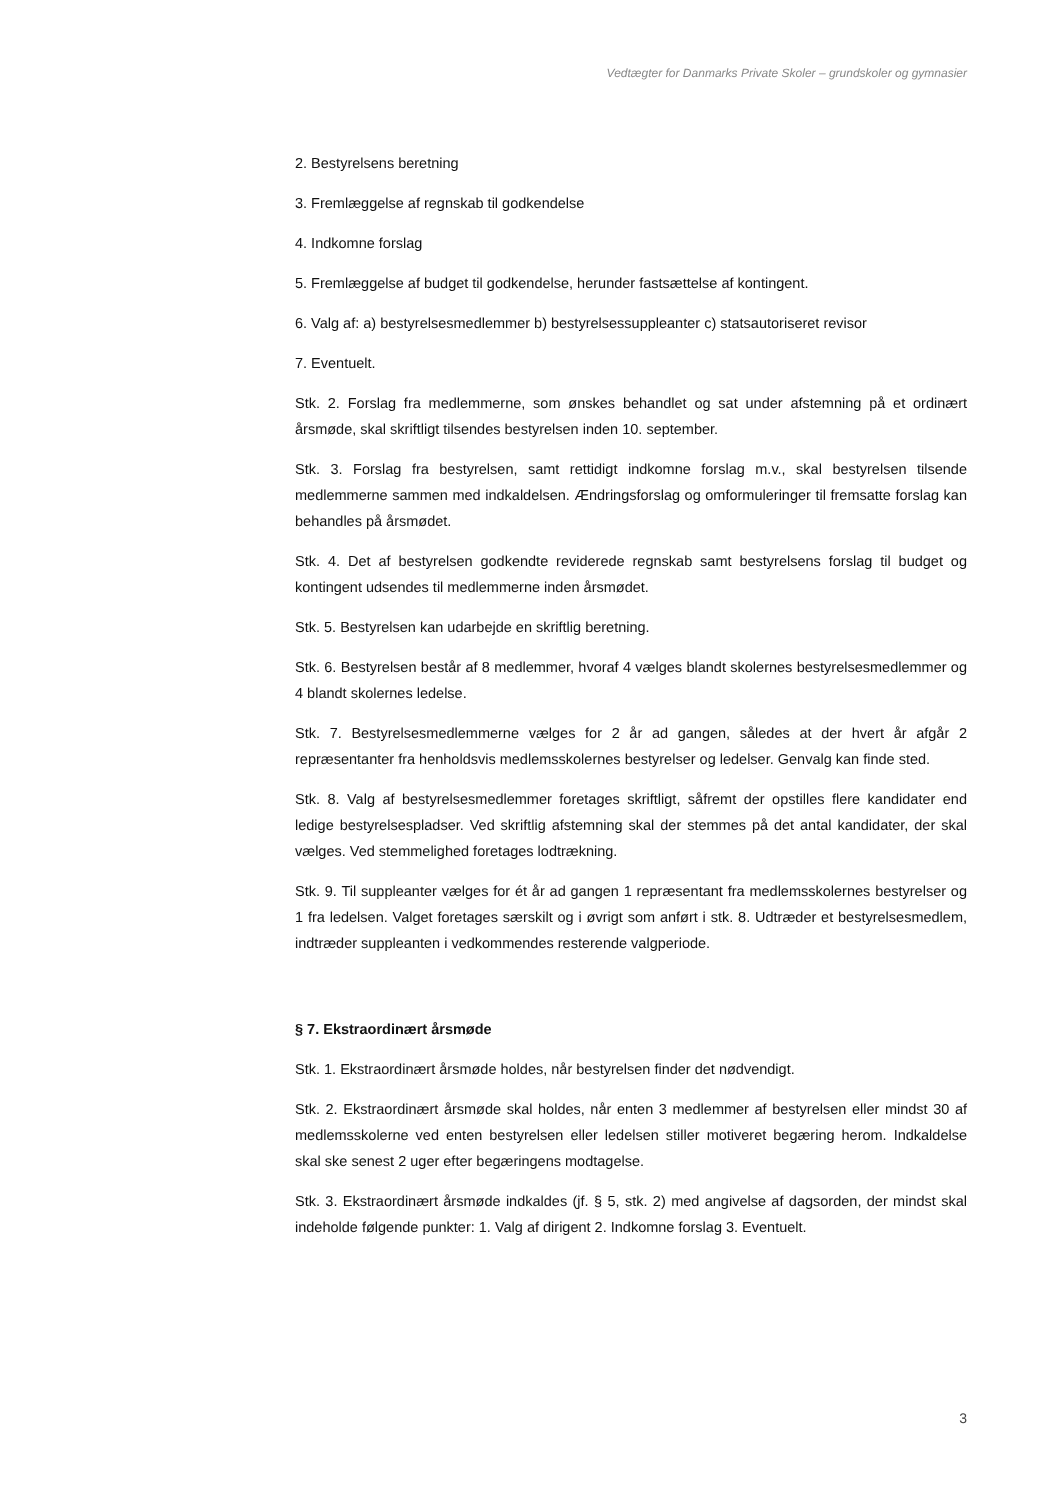Vedtægter for Danmarks Private Skoler – grundskoler og gymnasier
2. Bestyrelsens beretning
3. Fremlæggelse af regnskab til godkendelse
4. Indkomne forslag
5. Fremlæggelse af budget til godkendelse, herunder fastsættelse af kontingent.
6. Valg af: a) bestyrelsesmedlemmer b) bestyrelsessuppleanter c) statsautoriseret revisor
7. Eventuelt.
Stk. 2. Forslag fra medlemmerne, som ønskes behandlet og sat under afstemning på et ordinært årsmøde, skal skriftligt tilsendes bestyrelsen inden 10. september.
Stk. 3. Forslag fra bestyrelsen, samt rettidigt indkomne forslag m.v., skal bestyrelsen tilsende medlemmerne sammen med indkaldelsen. Ændringsforslag og omformuleringer til fremsatte forslag kan behandles på årsmødet.
Stk. 4. Det af bestyrelsen godkendte reviderede regnskab samt bestyrelsens forslag til budget og kontingent udsendes til medlemmerne inden årsmødet.
Stk. 5. Bestyrelsen kan udarbejde en skriftlig beretning.
Stk. 6. Bestyrelsen består af 8 medlemmer, hvoraf 4 vælges blandt skolernes bestyrelsesmedlemmer og 4 blandt skolernes ledelse.
Stk. 7. Bestyrelsesmedlemmerne vælges for 2 år ad gangen, således at der hvert år afgår 2 repræsentanter fra henholdsvis medlemsskolernes bestyrelser og ledelser. Genvalg kan finde sted.
Stk. 8. Valg af bestyrelsesmedlemmer foretages skriftligt, såfremt der opstilles flere kandidater end ledige bestyrelsespladser. Ved skriftlig afstemning skal der stemmes på det antal kandidater, der skal vælges. Ved stemmelighed foretages lodtrækning.
Stk. 9. Til suppleanter vælges for ét år ad gangen 1 repræsentant fra medlemsskolernes bestyrelser og 1 fra ledelsen. Valget foretages særskilt og i øvrigt som anført i stk. 8. Udtræder et bestyrelsesmedlem, indtræder suppleanten i vedkommendes resterende valgperiode.
§ 7. Ekstraordinært årsmøde
Stk. 1. Ekstraordinært årsmøde holdes, når bestyrelsen finder det nødvendigt.
Stk. 2. Ekstraordinært årsmøde skal holdes, når enten 3 medlemmer af bestyrelsen eller mindst 30 af medlemsskolerne ved enten bestyrelsen eller ledelsen stiller motiveret begæring herom. Indkaldelse skal ske senest 2 uger efter begæringens modtagelse.
Stk. 3. Ekstraordinært årsmøde indkaldes (jf. § 5, stk. 2) med angivelse af dagsorden, der mindst skal indeholde følgende punkter: 1. Valg af dirigent 2. Indkomne forslag 3. Eventuelt.
3